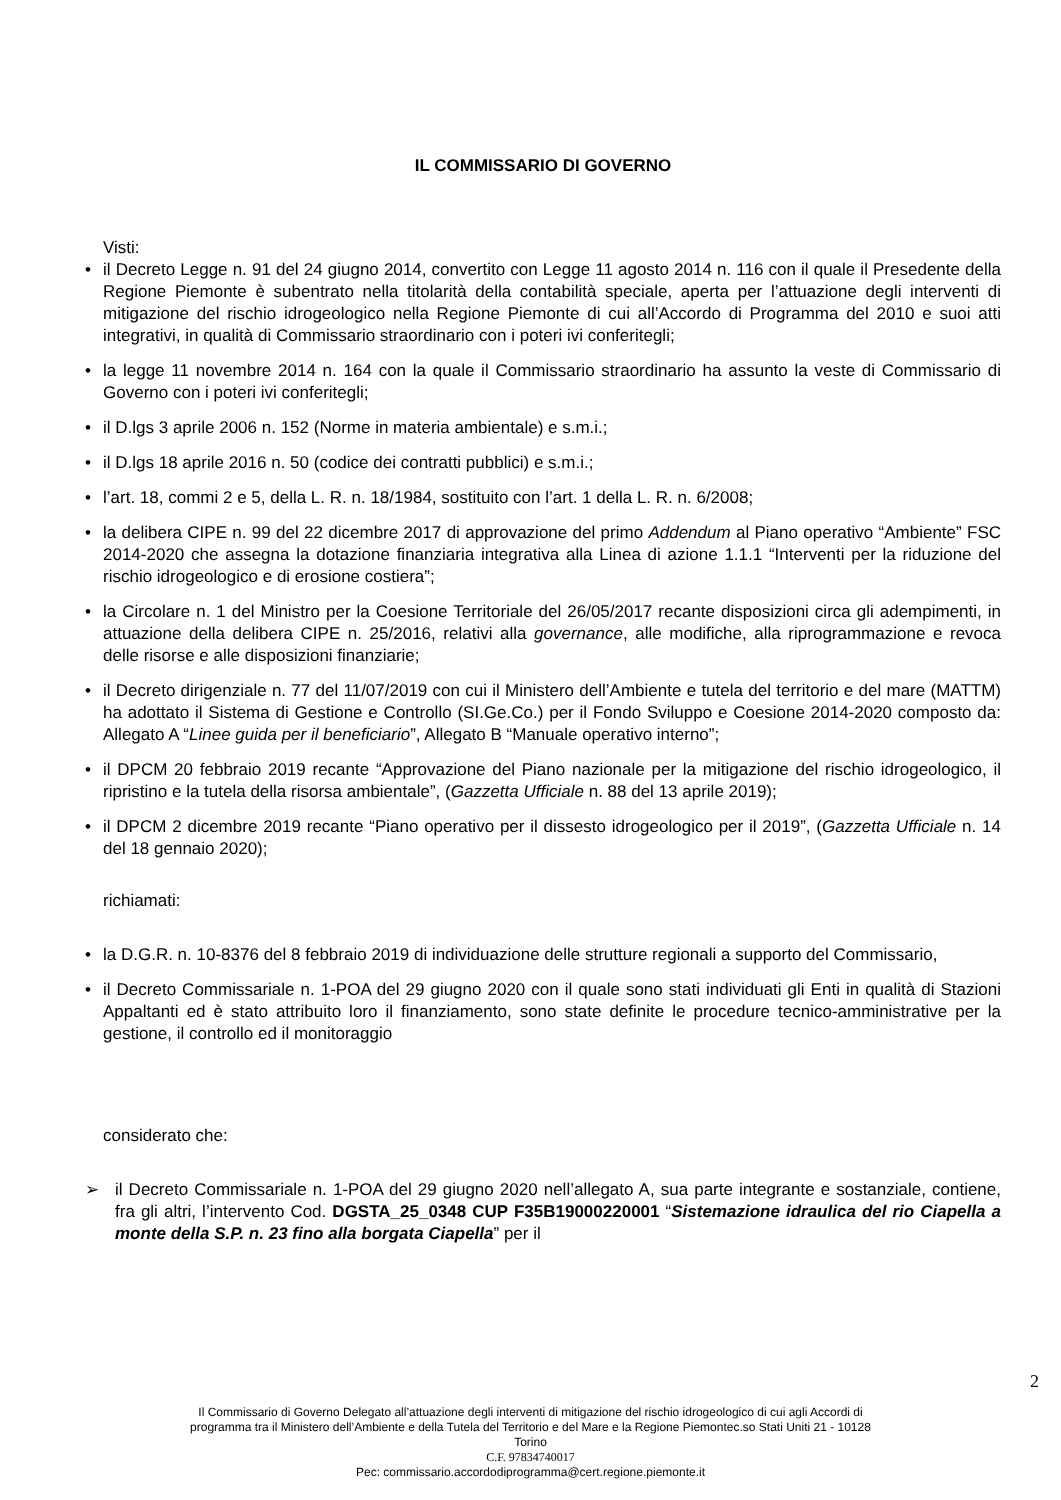IL COMMISSARIO DI GOVERNO
Visti:
• il Decreto Legge n. 91 del 24 giugno 2014, convertito con Legge 11 agosto 2014 n. 116 con il quale il Presedente della Regione Piemonte è subentrato nella titolarità della contabilità speciale, aperta per l’attuazione degli interventi di mitigazione del rischio idrogeologico nella Regione Piemonte di cui all’Accordo di Programma del 2010 e suoi atti integrativi, in qualità di Commissario straordinario con i poteri ivi conferitegli;
• la legge 11 novembre 2014 n. 164 con la quale il Commissario straordinario ha assunto la veste di Commissario di Governo con i poteri ivi conferitegli;
• il D.lgs 3 aprile 2006 n. 152 (Norme in materia ambientale) e s.m.i.;
• il D.lgs 18 aprile 2016 n. 50 (codice dei contratti pubblici) e s.m.i.;
• l’art. 18, commi 2 e 5, della L. R. n. 18/1984, sostituito con l’art. 1 della L. R. n. 6/2008;
• la delibera CIPE n. 99 del 22 dicembre 2017 di approvazione del primo Addendum al Piano operativo “Ambiente” FSC 2014-2020 che assegna la dotazione finanziaria integrativa alla Linea di azione 1.1.1 “Interventi per la riduzione del rischio idrogeologico e di erosione costiera”;
• la Circolare n. 1 del Ministro per la Coesione Territoriale del 26/05/2017 recante disposizioni circa gli adempimenti, in attuazione della delibera CIPE n. 25/2016, relativi alla governance, alle modifiche, alla riprogrammazione e revoca delle risorse e alle disposizioni finanziarie;
• il Decreto dirigenziale n. 77 del 11/07/2019 con cui il Ministero dell’Ambiente e tutela del territorio e del mare (MATTM) ha adottato il Sistema di Gestione e Controllo (SI.Ge.Co.) per il Fondo Sviluppo e Coesione 2014-2020 composto da: Allegato A “Linee guida per il beneficiario”, Allegato B “Manuale operativo interno”;
• il DPCM 20 febbraio 2019 recante “Approvazione del Piano nazionale per la mitigazione del rischio idrogeologico, il ripristino e la tutela della risorsa ambientale”, (Gazzetta Ufficiale n. 88 del 13 aprile 2019);
• il DPCM 2 dicembre 2019 recante “Piano operativo per il dissesto idrogeologico per il 2019”, (Gazzetta Ufficiale n. 14 del 18 gennaio 2020);
richiamati:
• la D.G.R. n. 10-8376 del 8 febbraio 2019 di individuazione delle strutture regionali a supporto del Commissario,
• il Decreto Commissariale n. 1-POA del 29 giugno 2020 con il quale sono stati individuati gli Enti in qualità di Stazioni Appaltanti ed è stato attribuito loro il finanziamento, sono state definite le procedure tecnico-amministrative per la gestione, il controllo ed il monitoraggio
considerato che:
➢ il Decreto Commissariale n. 1-POA del 29 giugno 2020 nell’allegato A, sua parte integrante e sostanziale, contiene, fra gli altri, l’intervento Cod. DGSTA_25_0348 CUP F35B19000220001 “Sistemazione idraulica del rio Ciapella a monte della S.P. n. 23 fino alla borgata Ciapella” per il
2
Il Commissario di Governo Delegato all’attuazione degli interventi di mitigazione del rischio idrogeologico di cui agli Accordi di
programma tra il Ministero dell’Ambiente e della Tutela del Territorio e del Mare e la Regione Piemontec.so Stati Uniti 21 - 10128
Torino
C.F. 97834740017
Pec: commissario.accordodiprogramma@cert.regione.piemonte.it